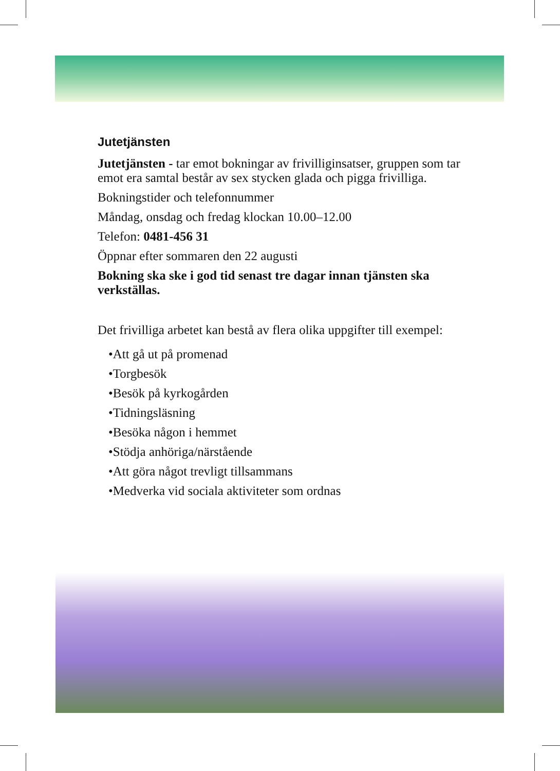Jutetjänsten
Jutetjänsten - tar emot bokningar av frivilliginsatser, gruppen som tar emot era samtal består av sex stycken glada och pigga frivilliga.
Bokningstider och telefonnummer
Måndag, onsdag och fredag klockan 10.00–12.00
Telefon: 0481-456 31
Öppnar efter sommaren den 22 augusti
Bokning ska ske i god tid senast tre dagar innan tjänsten ska verkställas.
Det frivilliga arbetet kan bestå av flera olika uppgifter till exempel:
•Att gå ut på promenad
•Torgbesök
•Besök på kyrkogården
•Tidningsläsning
•Besöka någon i hemmet
•Stödja anhöriga/närstående
•Att göra något trevligt tillsammans
•Medverka vid sociala aktiviteter som ordnas